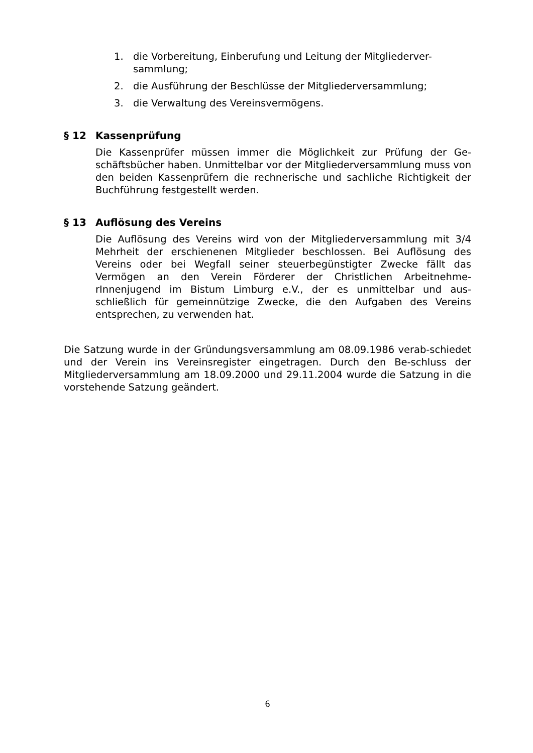1. die Vorbereitung, Einberufung und Leitung der Mitgliederver-sammlung;
2. die Ausführung der Beschlüsse der Mitgliederversammlung;
3. die Verwaltung des Vereinsvermögens.
§ 12 Kassenprüfung
Die Kassenprüfer müssen immer die Möglichkeit zur Prüfung der Ge-schäftsbücher haben. Unmittelbar vor der Mitgliederversammlung muss von den beiden Kassenprüfern die rechnerische und sachliche Richtigkeit der Buchführung festgestellt werden.
§ 13 Auflösung des Vereins
Die Auflösung des Vereins wird von der Mitgliederversammlung mit 3/4 Mehrheit der erschienenen Mitglieder beschlossen. Bei Auflösung des Vereins oder bei Wegfall seiner steuerbegünstigter Zwecke fällt das Vermögen an den Verein Förderer der Christlichen Arbeitnehme-rInnenjugend im Bistum Limburg e.V., der es unmittelbar und aus-schließlich für gemeinnützige Zwecke, die den Aufgaben des Vereins entsprechen, zu verwenden hat.
Die Satzung wurde in der Gründungsversammlung am 08.09.1986 verab-schiedet und der Verein ins Vereinsregister eingetragen. Durch den Be-schluss der Mitgliederversammlung am 18.09.2000 und 29.11.2004 wurde die Satzung in die vorstehende Satzung geändert.
6